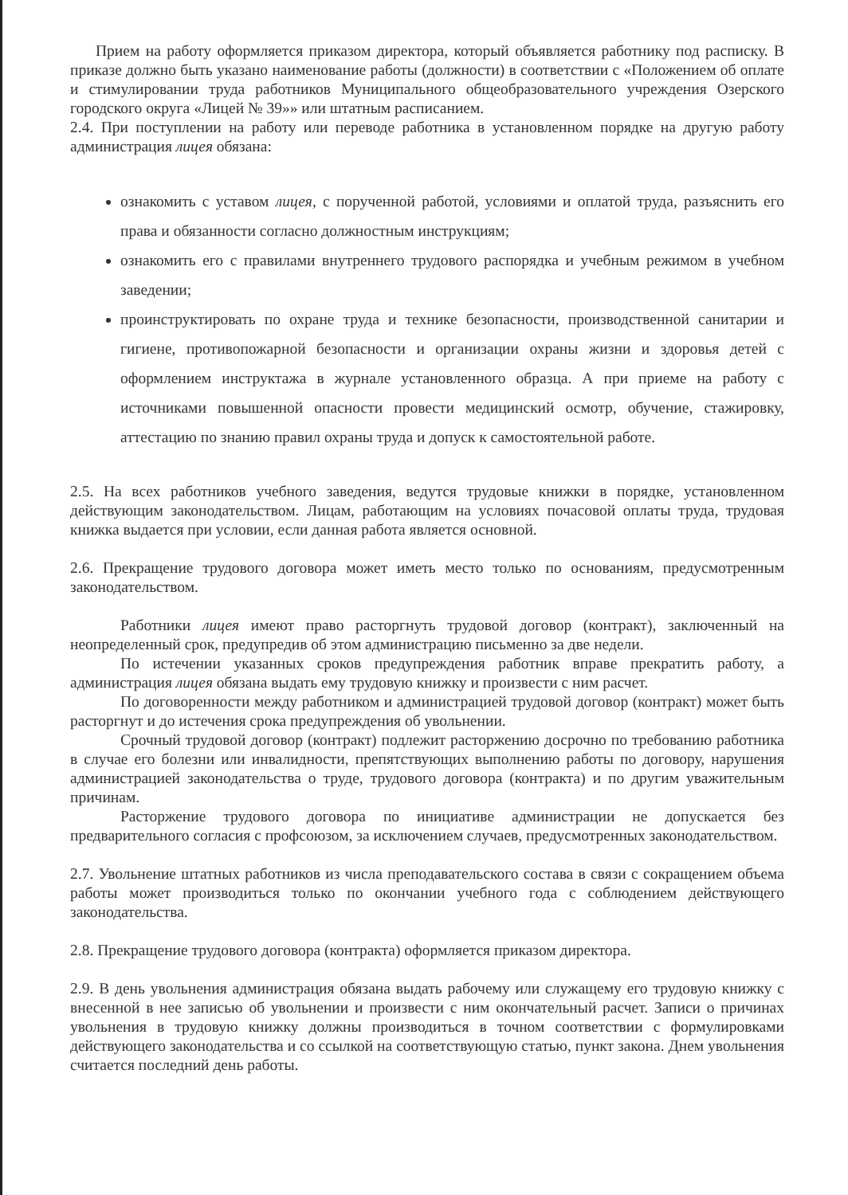Прием на работу оформляется приказом директора, который объявляется работнику под расписку. В приказе должно быть указано наименование работы (должности) в соответствии с «Положением об оплате и стимулировании труда работников Муниципального общеобразовательного учреждения Озерского городского округа «Лицей № 39»» или штатным расписанием.
2.4. При поступлении на работу или переводе работника в установленном порядке на другую работу администрация лицея обязана:
ознакомить с уставом лицея, с порученной работой, условиями и оплатой труда, разъяснить его права и обязанности согласно должностным инструкциям;
ознакомить его с правилами внутреннего трудового распорядка и учебным режимом в учебном заведении;
проинструктировать по охране труда и технике безопасности, производственной санитарии и гигиене, противопожарной безопасности и организации охраны жизни и здоровья детей с оформлением инструктажа в журнале установленного образца. А при приеме на работу с источниками повышенной опасности провести медицинский осмотр, обучение, стажировку, аттестацию по знанию правил охраны труда и допуск к самостоятельной работе.
2.5. На всех работников учебного заведения, ведутся трудовые книжки в порядке, установленном действующим законодательством. Лицам, работающим на условиях почасовой оплаты труда, трудовая книжка выдается при условии, если данная работа является основной.
2.6. Прекращение трудового договора может иметь место только по основаниям, предусмотренным законодательством.
Работники лицея имеют право расторгнуть трудовой договор (контракт), заключенный на неопределенный срок, предупредив об этом администрацию письменно за две недели.
По истечении указанных сроков предупреждения работник вправе прекратить работу, а администрация лицея обязана выдать ему трудовую книжку и произвести с ним расчет.
По договоренности между работником и администрацией трудовой договор (контракт) может быть расторгнут и до истечения срока предупреждения об увольнении.
Срочный трудовой договор (контракт) подлежит расторжению досрочно по требованию работника в случае его болезни или инвалидности, препятствующих выполнению работы по договору, нарушения администрацией законодательства о труде, трудового договора (контракта) и по другим уважительным причинам.
Расторжение трудового договора по инициативе администрации не допускается без предварительного согласия с профсоюзом, за исключением случаев, предусмотренных законодательством.
2.7. Увольнение штатных работников из числа преподавательского состава в связи с сокращением объема работы может производиться только по окончании учебного года с соблюдением действующего законодательства.
2.8. Прекращение трудового договора (контракта) оформляется приказом директора.
2.9. В день увольнения администрация обязана выдать рабочему или служащему его трудовую книжку с внесенной в нее записью об увольнении и произвести с ним окончательный расчет. Записи о причинах увольнения в трудовую книжку должны производиться в точном соответствии с формулировками действующего законодательства и со ссылкой на соответствующую статью, пункт закона. Днем увольнения считается последний день работы.